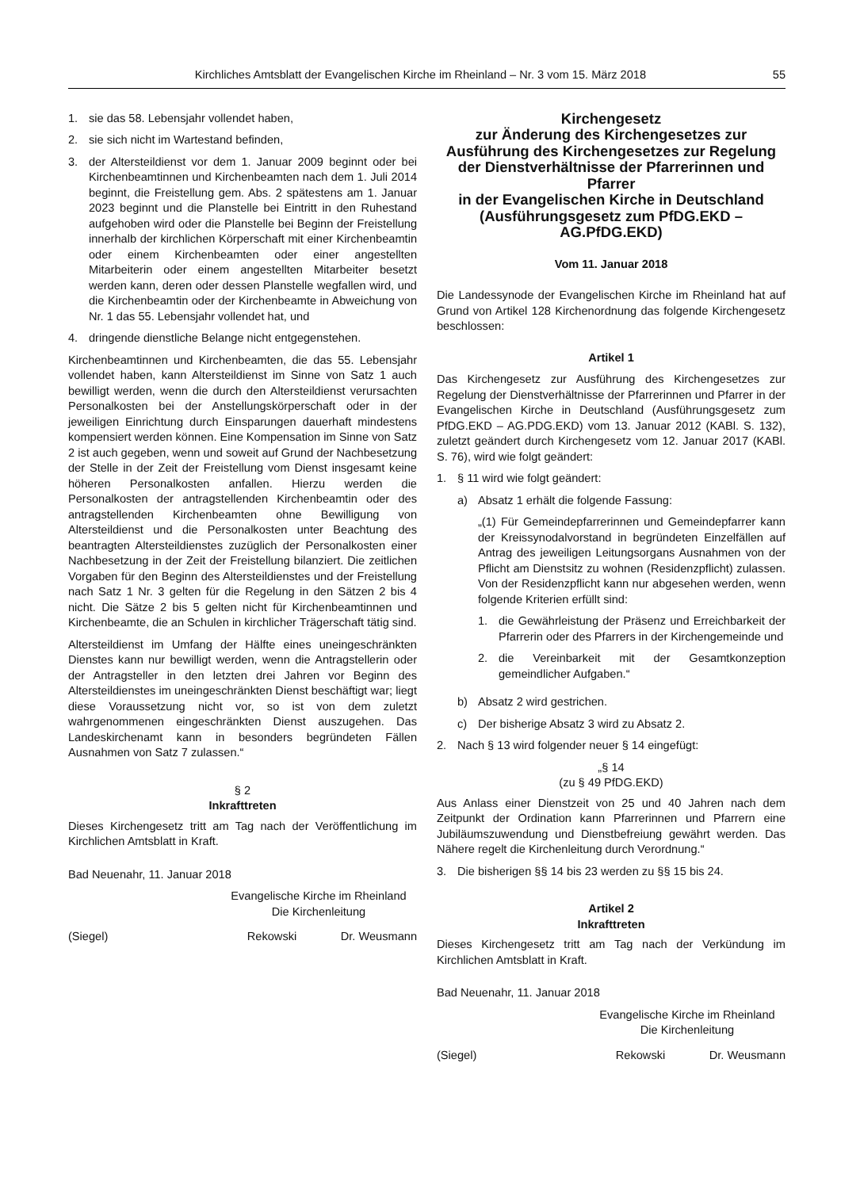Kirchliches Amtsblatt der Evangelischen Kirche im Rheinland – Nr. 3 vom 15. März 2018 55
1. sie das 58. Lebensjahr vollendet haben,
2. sie sich nicht im Wartestand befinden,
3. der Altersteildienst vor dem 1. Januar 2009 beginnt oder bei Kirchenbeamtinnen und Kirchenbeamten nach dem 1. Juli 2014 beginnt, die Freistellung gem. Abs. 2 spätestens am 1. Januar 2023 beginnt und die Planstelle bei Eintritt in den Ruhestand aufgehoben wird oder die Planstelle bei Beginn der Freistellung innerhalb der kirchlichen Körperschaft mit einer Kirchenbeamtin oder einem Kirchenbeamten oder einer angestellten Mitarbeiterin oder einem angestellten Mitarbeiter besetzt werden kann, deren oder dessen Planstelle wegfallen wird, und die Kirchenbeamtin oder der Kirchenbeamte in Abweichung von Nr. 1 das 55. Lebensjahr vollendet hat, und
4. dringende dienstliche Belange nicht entgegenstehen.
Kirchenbeamtinnen und Kirchenbeamten, die das 55. Lebensjahr vollendet haben, kann Altersteildienst im Sinne von Satz 1 auch bewilligt werden, wenn die durch den Altersteildienst verursachten Personalkosten bei der Anstellungskörperschaft oder in der jeweiligen Einrichtung durch Einsparungen dauerhaft mindestens kompensiert werden können. Eine Kompensation im Sinne von Satz 2 ist auch gegeben, wenn und soweit auf Grund der Nachbesetzung der Stelle in der Zeit der Freistellung vom Dienst insgesamt keine höheren Personalkosten anfallen. Hierzu werden die Personalkosten der antragstellenden Kirchenbeamtin oder des antragstellenden Kirchenbeamten ohne Bewilligung von Altersteildienst und die Personalkosten unter Beachtung des beantragten Altersteildienstes zuzüglich der Personalkosten einer Nachbesetzung in der Zeit der Freistellung bilanziert. Die zeitlichen Vorgaben für den Beginn des Altersteildienstes und der Freistellung nach Satz 1 Nr. 3 gelten für die Regelung in den Sätzen 2 bis 4 nicht. Die Sätze 2 bis 5 gelten nicht für Kirchenbeamtinnen und Kirchenbeamte, die an Schulen in kirchlicher Trägerschaft tätig sind.
Altersteildienst im Umfang der Hälfte eines uneingeschränkten Dienstes kann nur bewilligt werden, wenn die Antragstellerin oder der Antragsteller in den letzten drei Jahren vor Beginn des Altersteildienstes im uneingeschränkten Dienst beschäftigt war; liegt diese Voraussetzung nicht vor, so ist von dem zuletzt wahrgenommenen eingeschränkten Dienst auszugehen. Das Landeskirchenamt kann in besonders begründeten Fällen Ausnahmen von Satz 7 zulassen.“
§ 2
Inkrafttreten
Dieses Kirchengesetz tritt am Tag nach der Veröffentlichung im Kirchlichen Amtsblatt in Kraft.
Bad Neuenahr, 11. Januar 2018
Evangelische Kirche im Rheinland
Die Kirchenleitung
(Siegel) Rekowski Dr. Weusmann
Kirchengesetz
zur Änderung des Kirchengesetzes zur Ausführung des Kirchengesetzes zur Regelung der Dienstverhältnisse der Pfarrerinnen und Pfarrer
in der Evangelischen Kirche in Deutschland (Ausführungsgesetz zum PfDG.EKD – AG.PfDG.EKD)
Vom 11. Januar 2018
Die Landessynode der Evangelischen Kirche im Rheinland hat auf Grund von Artikel 128 Kirchenordnung das folgende Kirchengesetz beschlossen:
Artikel 1
Das Kirchengesetz zur Ausführung des Kirchengesetzes zur Regelung der Dienstverhältnisse der Pfarrerinnen und Pfarrer in der Evangelischen Kirche in Deutschland (Ausführungsgesetz zum PfDG.EKD – AG.PDG.EKD) vom 13. Januar 2012 (KABl. S. 132), zuletzt geändert durch Kirchengesetz vom 12. Januar 2017 (KABl. S. 76), wird wie folgt geändert:
1. § 11 wird wie folgt geändert:
a) Absatz 1 erhält die folgende Fassung:
„(1) Für Gemeindepfarrerinnen und Gemeindepfarrer kann der Kreissynodalvorstand in begründeten Einzelfällen auf Antrag des jeweiligen Leitungsorgans Ausnahmen von der Pflicht am Dienstsitz zu wohnen (Residenzpflicht) zulassen. Von der Residenzpflicht kann nur abgesehen werden, wenn folgende Kriterien erfüllt sind:
1. die Gewährleistung der Präsenz und Erreichbarkeit der Pfarrerin oder des Pfarrers in der Kirchengemeinde und
2. die Vereinbarkeit mit der Gesamtkonzeption gemeindlicher Aufgaben.“
b) Absatz 2 wird gestrichen.
c) Der bisherige Absatz 3 wird zu Absatz 2.
2. Nach § 13 wird folgender neuer § 14 eingefügt:
„§ 14
(zu § 49 PfDG.EKD)
Aus Anlass einer Dienstzeit von 25 und 40 Jahren nach dem Zeitpunkt der Ordination kann Pfarrerinnen und Pfarrern eine Jubiläumszuwendung und Dienstbefreiung gewährt werden. Das Nähere regelt die Kirchenleitung durch Verordnung.“
3. Die bisherigen §§ 14 bis 23 werden zu §§ 15 bis 24.
Artikel 2
Inkrafttreten
Dieses Kirchengesetz tritt am Tag nach der Verkündung im Kirchlichen Amtsblatt in Kraft.
Bad Neuenahr, 11. Januar 2018
Evangelische Kirche im Rheinland
Die Kirchenleitung
(Siegel) Rekowski Dr. Weusmann